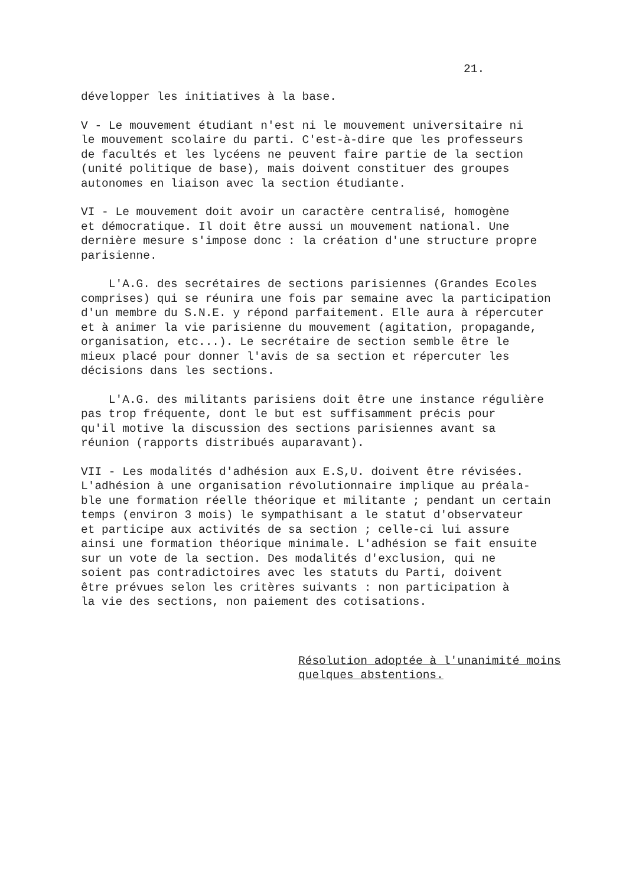21.
développer les initiatives à la base.
V - Le mouvement étudiant n'est ni le mouvement universitaire ni le mouvement scolaire du parti. C'est-à-dire que les professeurs de facultés et les lycéens ne peuvent faire partie de la section (unité politique de base), mais doivent constituer des groupes autonomes en liaison avec la section étudiante.
VI - Le mouvement doit avoir un caractère centralisé, homogène et démocratique. Il doit être aussi un mouvement national. Une dernière mesure s'impose donc : la création d'une structure propre parisienne.
L'A.G. des secrétaires de sections parisiennes (Grandes Ecoles comprises) qui se réunira une fois par semaine avec la participation d'un membre du S.N.E. y répond parfaitement. Elle aura à répercuter et à animer la vie parisienne du mouvement (agitation, propagande, organisation, etc...). Le secrétaire de section semble être le mieux placé pour donner l'avis de sa section et répercuter les décisions dans les sections.
L'A.G. des militants parisiens doit être une instance régulière pas trop fréquente, dont le but est suffisamment précis pour qu'il motive la discussion des sections parisiennes avant sa réunion (rapports distribués auparavant).
VII - Les modalités d'adhésion aux E.S,U. doivent être révisées. L'adhésion à une organisation révolutionnaire implique au préala- ble une formation réelle théorique et militante ; pendant un certain temps (environ 3 mois) le sympathisant a le statut d'observateur et participe aux activités de sa section ; celle-ci lui assure ainsi une formation théorique minimale. L'adhésion se fait ensuite sur un vote de la section. Des modalités d'exclusion, qui ne soient pas contradictoires avec les statuts du Parti, doivent être prévues selon les critères suivants : non participation à la vie des sections, non paiement des cotisations.
Résolution adoptée à l'unanimité moins quelques abstentions.